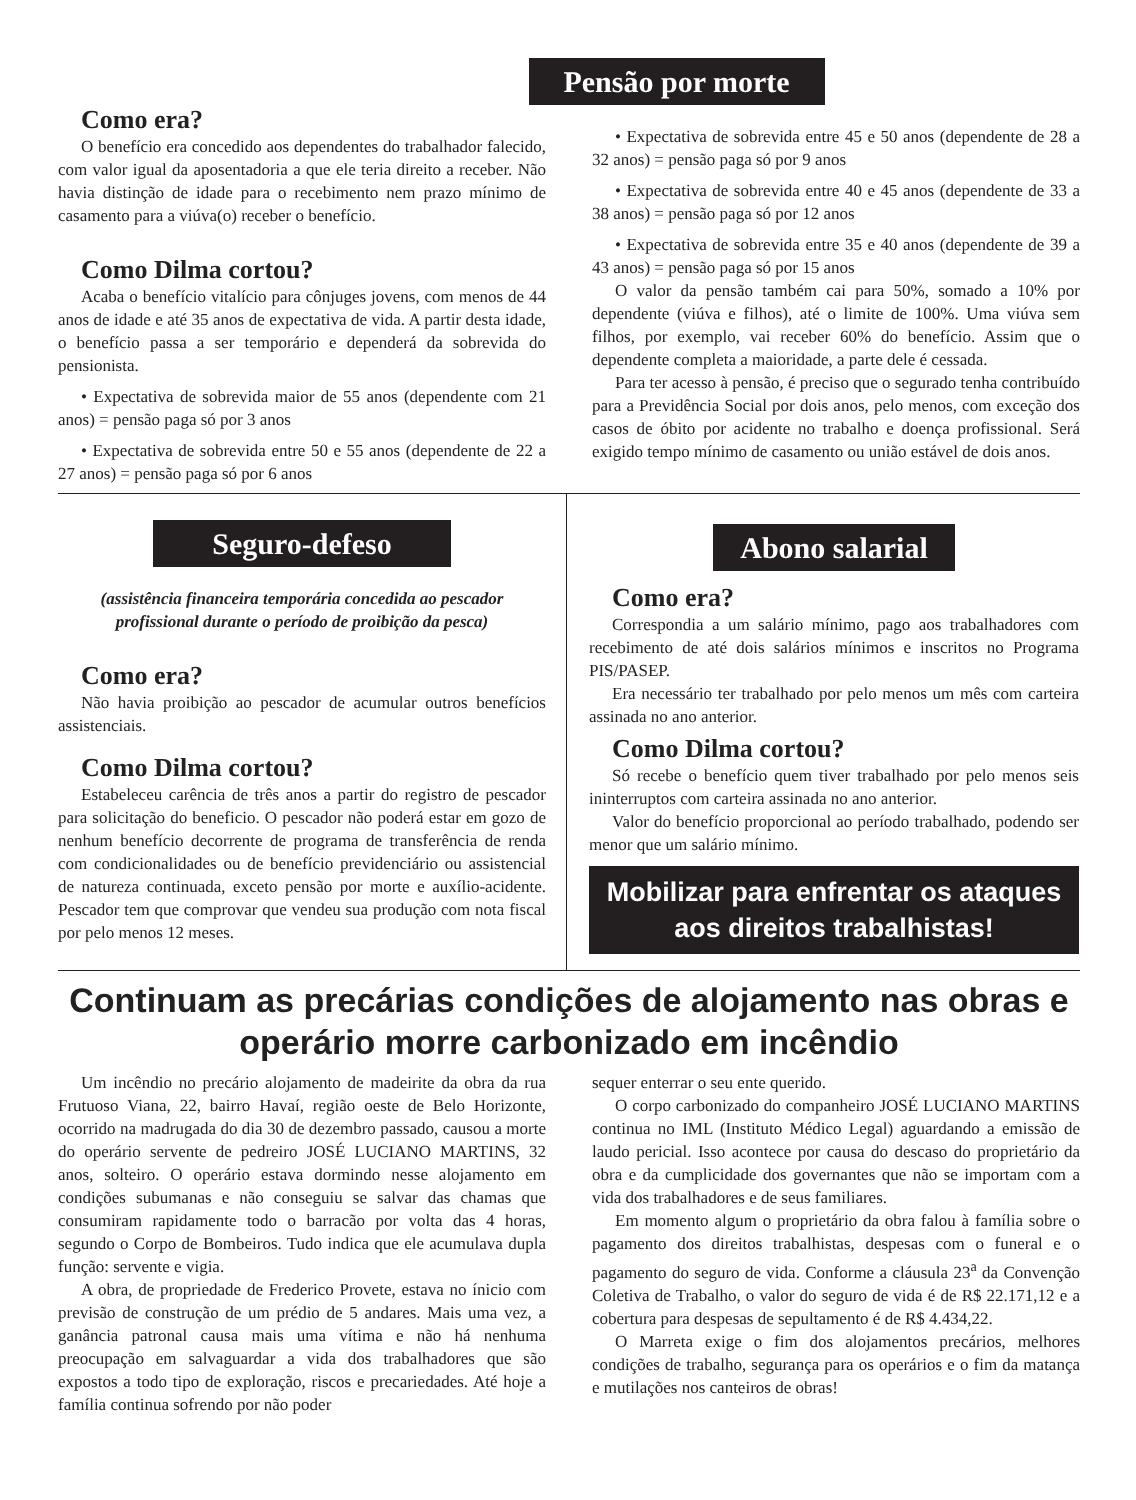Pensão por morte
Como era?
O benefício era concedido aos dependentes do trabalhador falecido, com valor igual da aposentadoria a que ele teria direito a receber. Não havia distinção de idade para o recebimento nem prazo mínimo de casamento para a viúva(o) receber o benefício.
Como Dilma cortou?
Acaba o benefício vitalício para cônjuges jovens, com menos de 44 anos de idade e até 35 anos de expectativa de vida. A partir desta idade, o benefício passa a ser temporário e dependerá da sobrevida do pensionista.
• Expectativa de sobrevida maior de 55 anos (dependente com 21 anos) = pensão paga só por 3 anos
• Expectativa de sobrevida entre 50 e 55 anos (dependente de 22 a 27 anos) = pensão paga só por 6 anos
• Expectativa de sobrevida entre 45 e 50 anos (dependente de 28 a 32 anos) = pensão paga só por 9 anos
• Expectativa de sobrevida entre 40 e 45 anos (dependente de 33 a 38 anos) = pensão paga só por 12 anos
• Expectativa de sobrevida entre 35 e 40 anos (dependente de 39 a 43 anos) = pensão paga só por 15 anos
O valor da pensão também cai para 50%, somado a 10% por dependente (viúva e filhos), até o limite de 100%. Uma viúva sem filhos, por exemplo, vai receber 60% do benefício. Assim que o dependente completa a maioridade, a parte dele é cessada.
Para ter acesso à pensão, é preciso que o segurado tenha contribuído para a Previdência Social por dois anos, pelo menos, com exceção dos casos de óbito por acidente no trabalho e doença profissional. Será exigido tempo mínimo de casamento ou união estável de dois anos.
Seguro-defeso
(assistência financeira temporária concedida ao pescador profissional durante o período de proibição da pesca)
Como era?
Não havia proibição ao pescador de acumular outros benefícios assistenciais.
Como Dilma cortou?
Estabeleceu carência de três anos a partir do registro de pescador para solicitação do beneficio. O pescador não poderá estar em gozo de nenhum benefício decorrente de programa de transferência de renda com condicionalidades ou de benefício previdenciário ou assistencial de natureza continuada, exceto pensão por morte e auxílio-acidente. Pescador tem que comprovar que vendeu sua produção com nota fiscal por pelo menos 12 meses.
Abono salarial
Como era?
Correspondia a um salário mínimo, pago aos trabalhadores com recebimento de até dois salários mínimos e inscritos no Programa PIS/PASEP.
Era necessário ter trabalhado por pelo menos um mês com carteira assinada no ano anterior.
Como Dilma cortou?
Só recebe o benefício quem tiver trabalhado por pelo menos seis ininterruptos com carteira assinada no ano anterior.
Valor do benefício proporcional ao período trabalhado, podendo ser menor que um salário mínimo.
Mobilizar para enfrentar os ataques aos direitos trabalhistas!
Continuam as precárias condições de alojamento nas obras e operário morre carbonizado em incêndio
Um incêndio no precário alojamento de madeirite da obra da rua Frutuoso Viana, 22, bairro Havaí, região oeste de Belo Horizonte, ocorrido na madrugada do dia 30 de dezembro passado, causou a morte do operário servente de pedreiro JOSÉ LUCIANO MARTINS, 32 anos, solteiro. O operário estava dormindo nesse alojamento em condições subumanas e não conseguiu se salvar das chamas que consumiram rapidamente todo o barracão por volta das 4 horas, segundo o Corpo de Bombeiros. Tudo indica que ele acumulava dupla função: servente e vigia.
A obra, de propriedade de Frederico Provete, estava no ínicio com previsão de construção de um prédio de 5 andares. Mais uma vez, a ganância patronal causa mais uma vítima e não há nenhuma preocupação em salvaguardar a vida dos trabalhadores que são expostos a todo tipo de exploração, riscos e precariedades. Até hoje a família continua sofrendo por não poder
sequer enterrar o seu ente querido.
O corpo carbonizado do companheiro JOSÉ LUCIANO MARTINS continua no IML (Instituto Médico Legal) aguardando a emissão de laudo pericial. Isso acontece por causa do descaso do proprietário da obra e da cumplicidade dos governantes que não se importam com a vida dos trabalhadores e de seus familiares.
Em momento algum o proprietário da obra falou à família sobre o pagamento dos direitos trabalhistas, despesas com o funeral e o pagamento do seguro de vida. Conforme a cláusula 23<sup>a</sup> da Convenção Coletiva de Trabalho, o valor do seguro de vida é de R$ 22.171,12 e a cobertura para despesas de sepultamento é de R$ 4.434,22.
O Marreta exige o fim dos alojamentos precários, melhores condições de trabalho, segurança para os operários e o fim da matança e mutilações nos canteiros de obras!